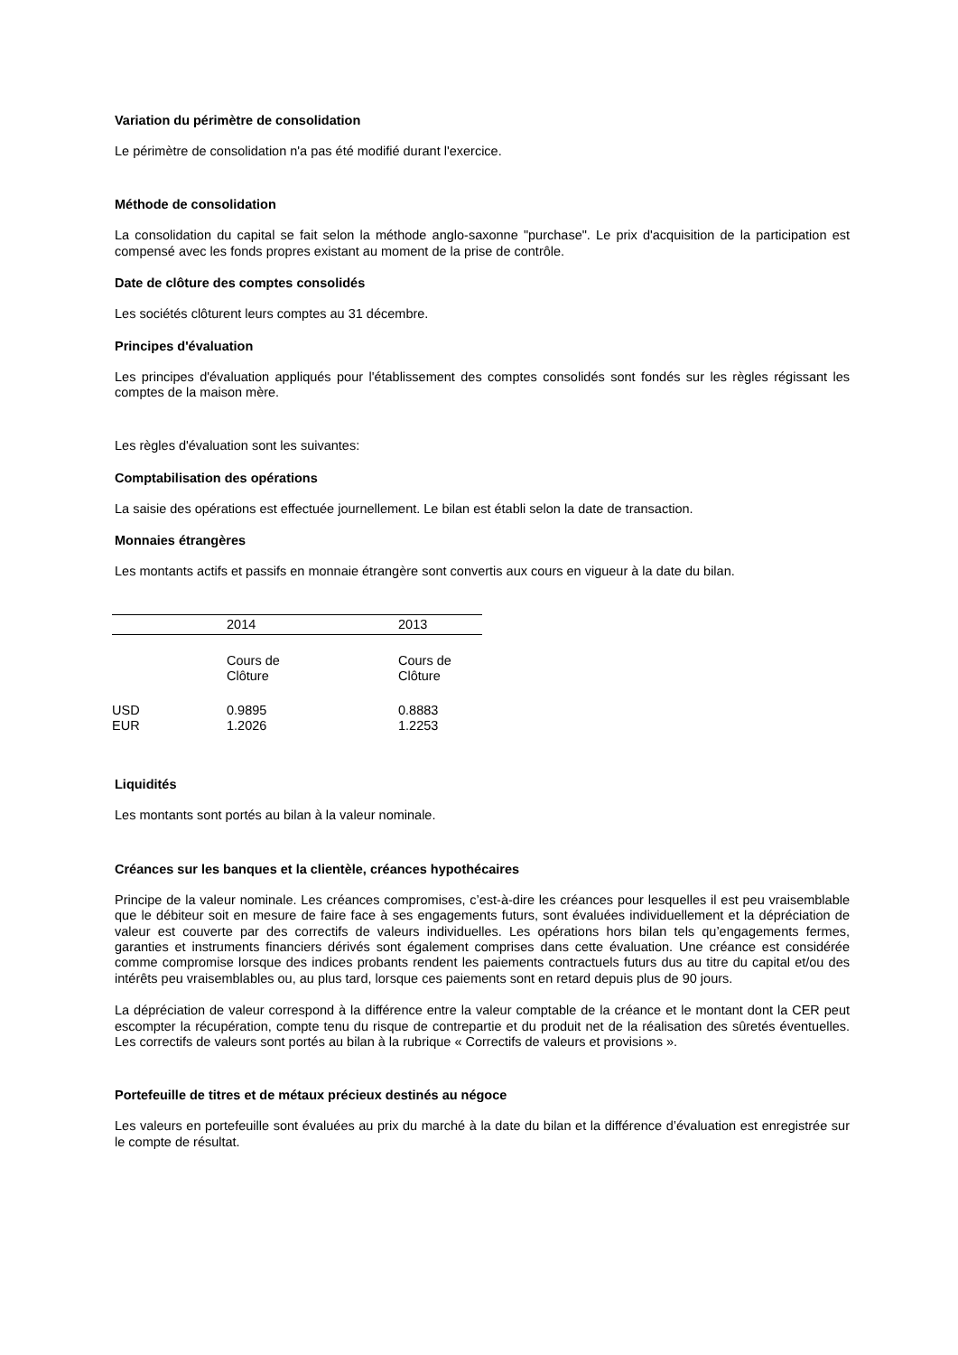Variation du périmètre de consolidation
Le périmètre de consolidation n'a pas été modifié durant l'exercice.
Méthode de consolidation
La consolidation du capital se fait selon la méthode anglo-saxonne "purchase". Le prix d'acquisition de la participation est compensé avec les fonds propres existant au moment de la prise de contrôle.
Date de clôture des comptes consolidés
Les sociétés clôturent leurs comptes au 31 décembre.
Principes d'évaluation
Les principes d'évaluation appliqués pour l'établissement des comptes consolidés sont fondés sur les règles régissant les comptes de la maison mère.
Les règles d'évaluation sont les suivantes:
Comptabilisation des opérations
La saisie des opérations est effectuée journellement. Le bilan est établi selon la date de transaction.
Monnaies étrangères
Les montants actifs et passifs en monnaie étrangère sont convertis aux cours en vigueur à la date du bilan.
| | 2014 | 2013 |
| | Cours de Clôture | Cours de Clôture |
| USD EUR | 0.9895 1.2026 | 0.8883 1.2253 |
Liquidités
Les montants sont portés au bilan à la valeur nominale.
Créances sur les banques et la clientèle, créances hypothécaires
Principe de la valeur nominale. Les créances compromises, c’est-à-dire les créances pour lesquelles il est peu vraisemblable que le débiteur soit en mesure de faire face à ses engagements futurs, sont évaluées individuellement et la dépréciation de valeur est couverte par des correctifs de valeurs individuelles. Les opérations hors bilan tels qu’engagements fermes, garanties et instruments financiers dérivés sont également comprises dans cette évaluation. Une créance est considérée comme compromise lorsque des indices probants rendent les paiements contractuels futurs dus au titre du capital et/ou des intérêts peu vraisemblables ou, au plus tard, lorsque ces paiements sont en retard depuis plus de 90 jours.
La dépréciation de valeur correspond à la différence entre la valeur comptable de la créance et le montant dont la CER peut escompter la récupération, compte tenu du risque de contrepartie et du produit net de la réalisation des sûretés éventuelles. Les correctifs de valeurs sont portés au bilan à la rubrique « Correctifs de valeurs et provisions ».
Portefeuille de titres et de métaux précieux destinés au négoce
Les valeurs en portefeuille sont évaluées au prix du marché à la date du bilan et la différence d’évaluation est enregistrée sur le compte de résultat.